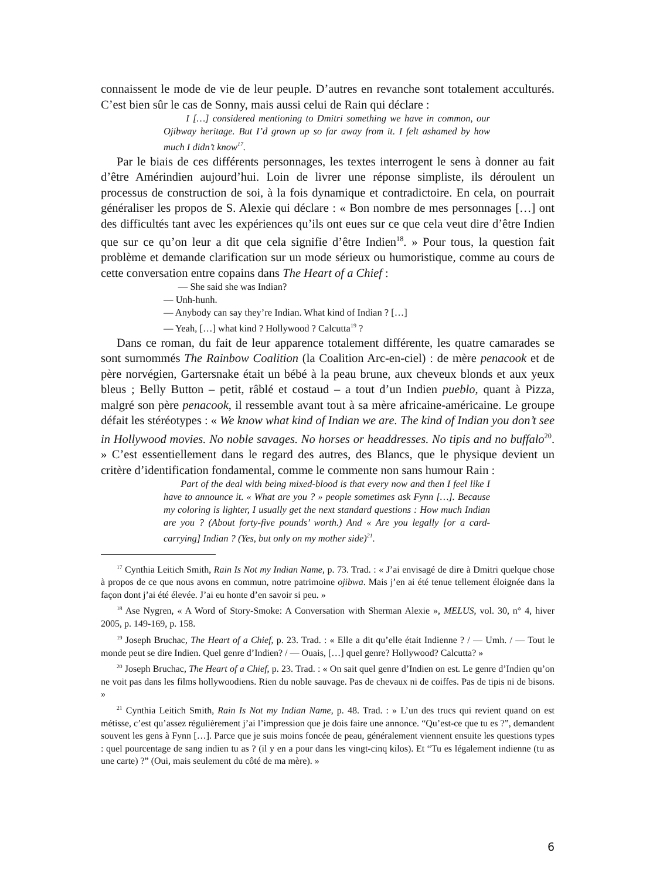connaissent le mode de vie de leur peuple. D’autres en revanche sont totalement acculturés. C’est bien sûr le cas de Sonny, mais aussi celui de Rain qui déclare :
I […] considered mentioning to Dmitri something we have in common, our Ojibway heritage. But I’d grown up so far away from it. I felt ashamed by how much I didn’t know<sup>17</sup>.
Par le biais de ces différents personnages, les textes interrogent le sens à donner au fait d’être Amérindien aujourd’hui. Loin de livrer une réponse simpliste, ils déroulent un processus de construction de soi, à la fois dynamique et contradictoire. En cela, on pourrait généraliser les propos de S. Alexie qui déclare : « Bon nombre de mes personnages […] ont des difficultés tant avec les expériences qu’ils ont eues sur ce que cela veut dire d’être Indien que sur ce qu’on leur a dit que cela signifie d’être Indien<sup>18</sup>. » Pour tous, la question fait problème et demande clarification sur un mode sérieux ou humoristique, comme au cours de cette conversation entre copains dans The Heart of a Chief :
— She said she was Indian?
— Unh-hunh.
— Anybody can say they’re Indian. What kind of Indian ? […]
— Yeah, […] what kind ? Hollywood ? Calcutta<sup>19</sup> ?
Dans ce roman, du fait de leur apparence totalement différente, les quatre camarades se sont surnommés The Rainbow Coalition (la Coalition Arc-en-ciel) : de mère penacook et de père norvégien, Gartersnake était un bébé à la peau brune, aux cheveux blonds et aux yeux bleus ; Belly Button – petit, râblé et costaud – a tout d’un Indien pueblo, quant à Pizza, malgré son père penacook, il ressemble avant tout à sa mère africaine-américaine. Le groupe défait les stéréotypes : « We know what kind of Indian we are. The kind of Indian you don’t see in Hollywood movies. No noble savages. No horses or headdresses. No tipis and no buffalo<sup>20</sup>. » C’est essentiellement dans le regard des autres, des Blancs, que le physique devient un critère d’identification fondamental, comme le commente non sans humour Rain :
Part of the deal with being mixed-blood is that every now and then I feel like I have to announce it. « What are you ? » people sometimes ask Fynn […]. Because my coloring is lighter, I usually get the next standard questions : How much Indian are you ? (About forty-five pounds’ worth.) And « Are you legally [or a card-carrying] Indian ? (Yes, but only on my mother side)<sup>21</sup>.
<sup>17</sup> Cynthia Leitich Smith, Rain Is Not my Indian Name, p. 73. Trad. : « J’ai envisagé de dire à Dmitri quelque chose à propos de ce que nous avons en commun, notre patrimoine ojibwa. Mais j’en ai été tenue tellement éloignée dans la façon dont j’ai été élevée. J’ai eu honte d’en savoir si peu. »
<sup>18</sup> Ase Nygren, « A Word of Story-Smoke: A Conversation with Sherman Alexie », MELUS, vol. 30, n° 4, hiver 2005, p. 149-169, p. 158.
<sup>19</sup> Joseph Bruchac, The Heart of a Chief, p. 23. Trad. : « Elle a dit qu’elle était Indienne ? / — Umh. / — Tout le monde peut se dire Indien. Quel genre d’Indien? / — Ouais, […] quel genre? Hollywood? Calcutta? »
<sup>20</sup> Joseph Bruchac, The Heart of a Chief, p. 23. Trad. : « On sait quel genre d’Indien on est. Le genre d’Indien qu’on ne voit pas dans les films hollywoodiens. Rien du noble sauvage. Pas de chevaux ni de coiffes. Pas de tipis ni de bisons. »
<sup>21</sup> Cynthia Leitich Smith, Rain Is Not my Indian Name, p. 48. Trad. : » L’un des trucs qui revient quand on est métisse, c’est qu’assez régulièrement j’ai l’impression que je dois faire une annonce. “Qu’est-ce que tu es ?”, demandent souvent les gens à Fynn […]. Parce que je suis moins foncée de peau, généralement viennent ensuite les questions types : quel pourcentage de sang indien tu as ? (il y en a pour dans les vingt-cinq kilos). Et “Tu es légalement indienne (tu as une carte) ?” (Oui, mais seulement du côté de ma mère). »
6